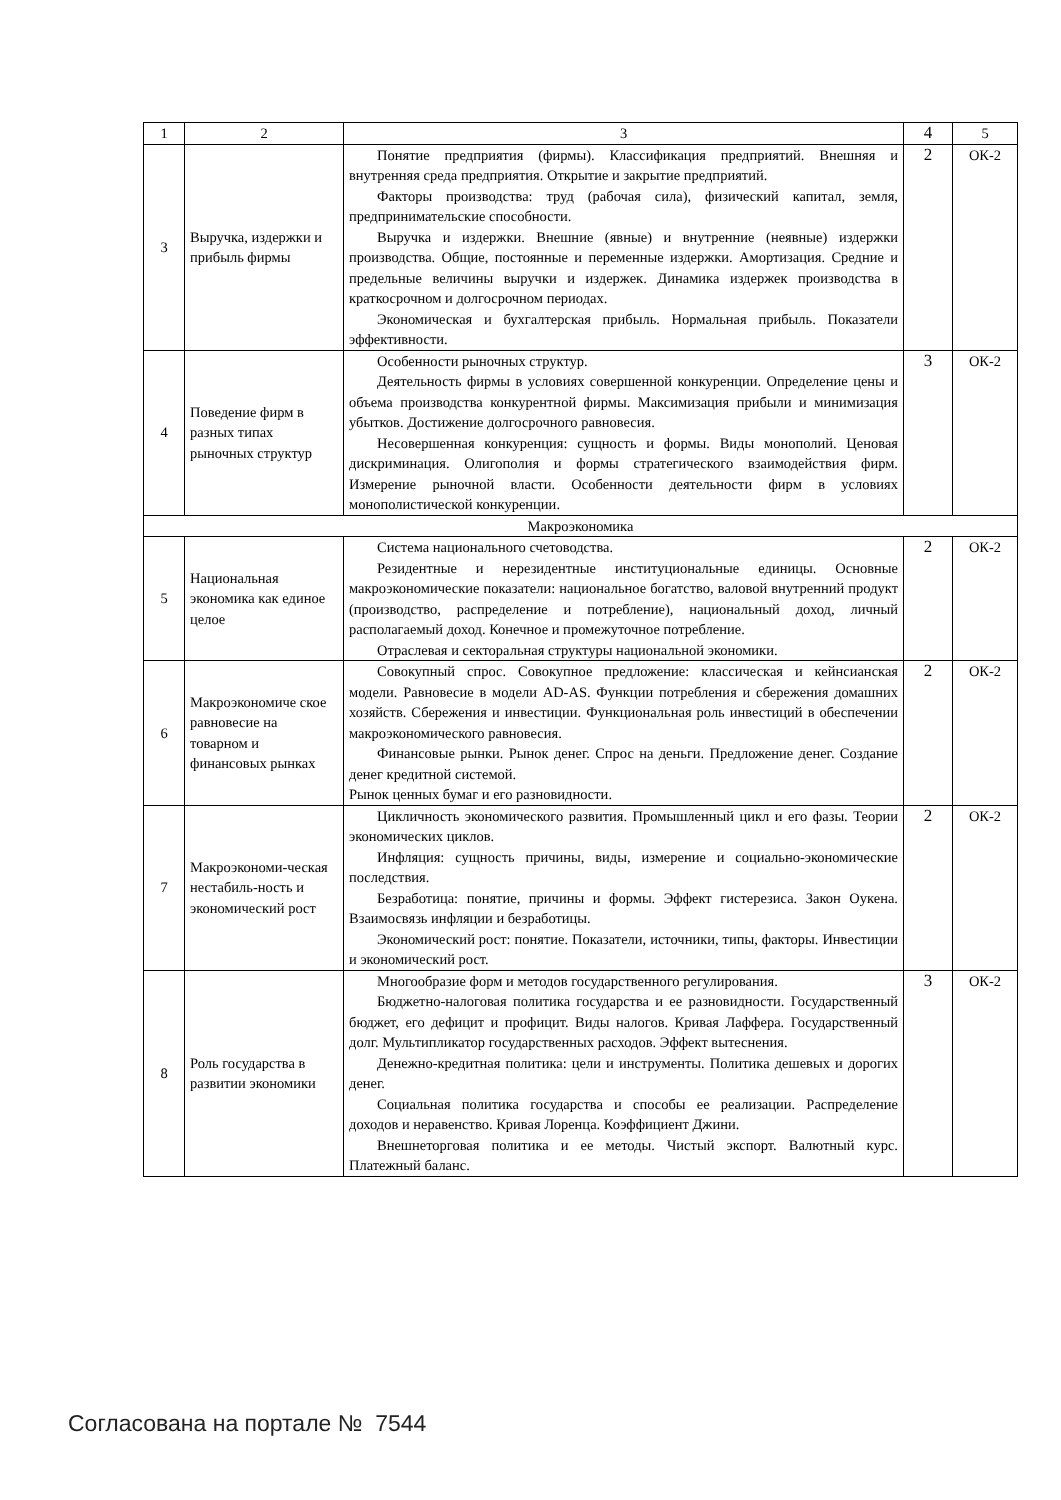| 1 | 2 | 3 | 4 | 5 |
| --- | --- | --- | --- | --- |
| 3 | Выручка, издержки и прибыль фирмы | Понятие предприятия (фирмы). Классификация предприятий. Внешняя и внутренняя среда предприятия. Открытие и закрытие предприятий. Факторы производства: труд (рабочая сила), физический капитал, земля, предпринимательские способности. Выручка и издержки. Внешние (явные) и внутренние (неявные) издержки производства. Общие, постоянные и переменные издержки. Амортизация. Средние и предельные величины выручки и издержек. Динамика издержек производства в краткосрочном и долгосрочном периодах. Экономическая и бухгалтерская прибыль. Нормальная прибыль. Показатели эффективности. | 2 | ОК-2 |
| 4 | Поведение фирм в разных типах рыночных структур | Особенности рыночных структур. Деятельность фирмы в условиях совершенной конкуренции. Определение цены и объема производства конкурентной фирмы. Максимизация прибыли и минимизация убытков. Достижение долгосрочного равновесия. Несовершенная конкуренция: сущность и формы. Виды монополий. Ценовая дискриминация. Олигополия и формы стратегического взаимодействия фирм. Измерение рыночной власти. Особенности деятельности фирм в условиях монополистической конкуренции. | 3 | ОК-2 |
| Макроэкономика | | | | |
| 5 | Национальная экономика как единое целое | Система национального счетоводства. Резидентные и нерезидентные институциональные единицы. Основные макроэкономические показатели: национальное богатство, валовой внутренний продукт (производство, распределение и потребление), национальный доход, личный располагаемый доход. Конечное и промежуточное потребление. Отраслевая и секторальная структуры национальной экономики. | 2 | ОК-2 |
| 6 | Макроэкономиче ское равновесие на товарном и финансовых рынках | Совокупный спрос. Совокупное предложение: классическая и кейнсианская модели. Равновесие в модели AD-AS. Функции потребления и сбережения домашних хозяйств. Сбережения и инвестиции. Функциональная роль инвестиций в обеспечении макроэкономического равновесия. Финансовые рынки. Рынок денег. Спрос на деньги. Предложение денег. Создание денег кредитной системой. Рынок ценных бумаг и его разновидности. | 2 | ОК-2 |
| 7 | Макроэкономи-ческая нестабиль-ность и экономический рост | Цикличность экономического развития. Промышленный цикл и его фазы. Теории экономических циклов. Инфляция: сущность причины, виды, измерение и социально-экономические последствия. Безработица: понятие, причины и формы. Эффект гистерезиса. Закон Оукена. Взаимосвязь инфляции и безработицы. Экономический рост: понятие. Показатели, источники, типы, факторы. Инвестиции и экономический рост. | 2 | ОК-2 |
| 8 | Роль государства в развитии экономики | Многообразие форм и методов государственного регулирования. Бюджетно-налоговая политика государства и ее разновидности. Государственный бюджет, его дефицит и профицит. Виды налогов. Кривая Лаффера. Государственный долг. Мультипликатор государственных расходов. Эффект вытеснения. Денежно-кредитная политика: цели и инструменты. Политика дешевых и дорогих денег. Социальная политика государства и способы ее реализации. Распределение доходов и неравенство. Кривая Лоренца. Коэффициент Джини. Внешнеторговая политика и ее методы. Чистый экспорт. Валютный курс. Платежный баланс. | 3 | ОК-2 |
Согласована на портале № 7544